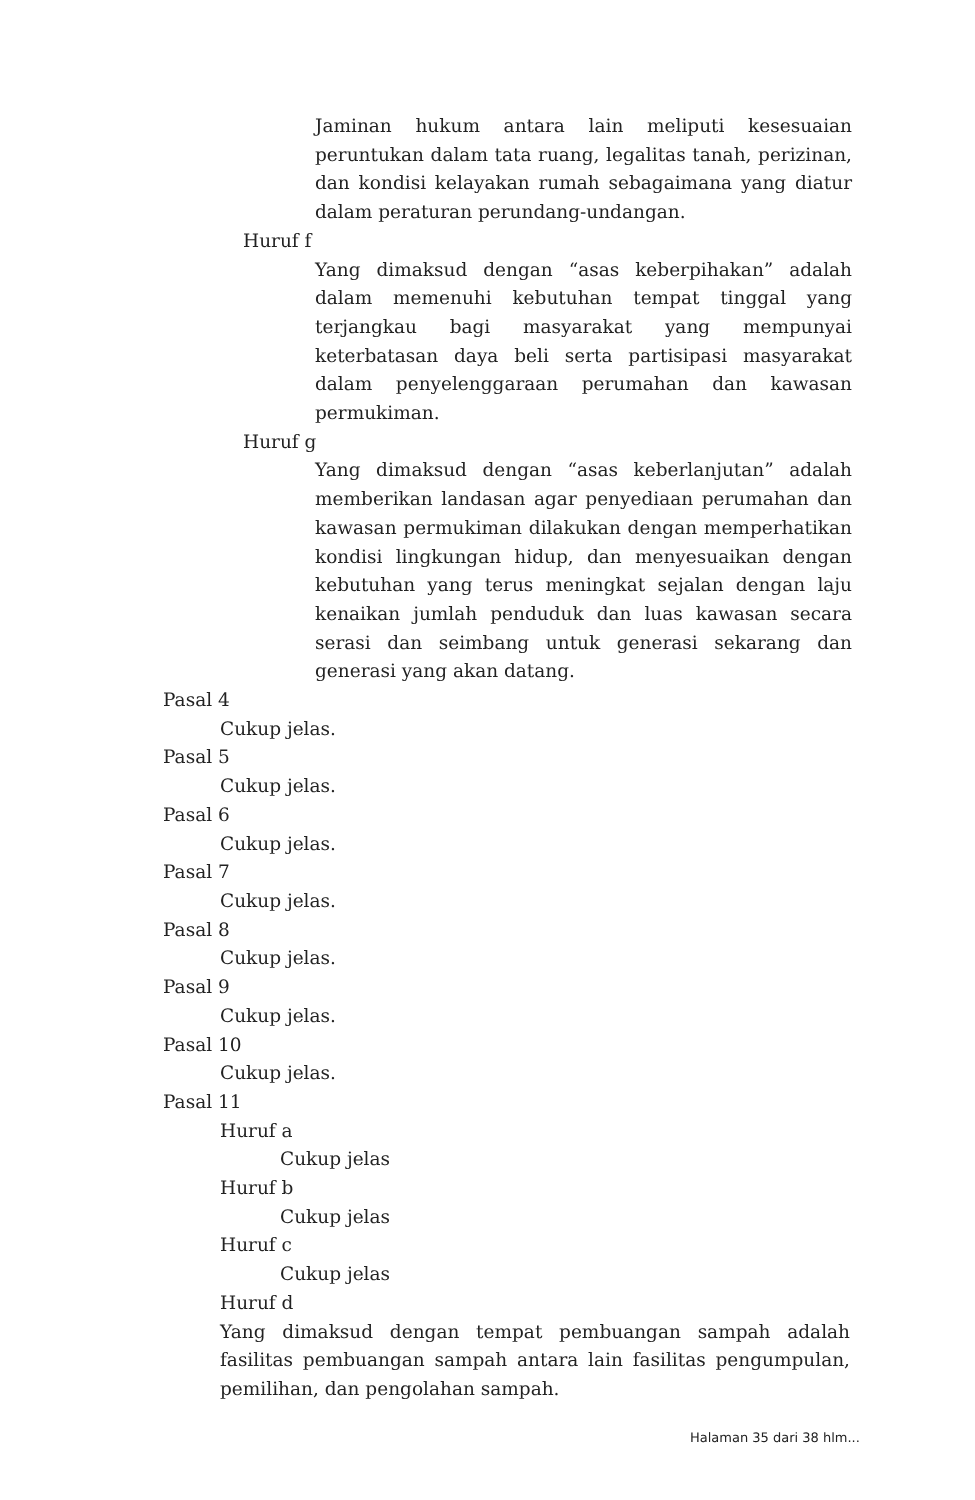Jaminan hukum antara lain meliputi kesesuaian peruntukan dalam tata ruang, legalitas tanah, perizinan, dan kondisi kelayakan rumah sebagaimana yang diatur dalam peraturan perundang-undangan.
Huruf f
Yang dimaksud dengan “asas keberpihakan” adalah dalam memenuhi kebutuhan tempat tinggal yang terjangkau bagi masyarakat yang mempunyai keterbatasan daya beli serta partisipasi masyarakat dalam penyelenggaraan perumahan dan kawasan permukiman.
Huruf g
Yang dimaksud dengan “asas keberlanjutan” adalah memberikan landasan agar penyediaan perumahan dan kawasan permukiman dilakukan dengan memperhatikan kondisi lingkungan hidup, dan menyesuaikan dengan kebutuhan yang terus meningkat sejalan dengan laju kenaikan jumlah penduduk dan luas kawasan secara serasi dan seimbang untuk generasi sekarang dan generasi yang akan datang.
Pasal 4
Cukup jelas.
Pasal 5
Cukup jelas.
Pasal 6
Cukup jelas.
Pasal 7
Cukup jelas.
Pasal 8
Cukup jelas.
Pasal 9
Cukup jelas.
Pasal 10
Cukup jelas.
Pasal 11
Huruf a
Cukup jelas
Huruf b
Cukup jelas
Huruf c
Cukup jelas
Huruf d
Yang dimaksud dengan tempat pembuangan sampah adalah fasilitas pembuangan sampah antara lain fasilitas pengumpulan, pemilihan, dan pengolahan sampah.
Halaman 35 dari 38 hlm...